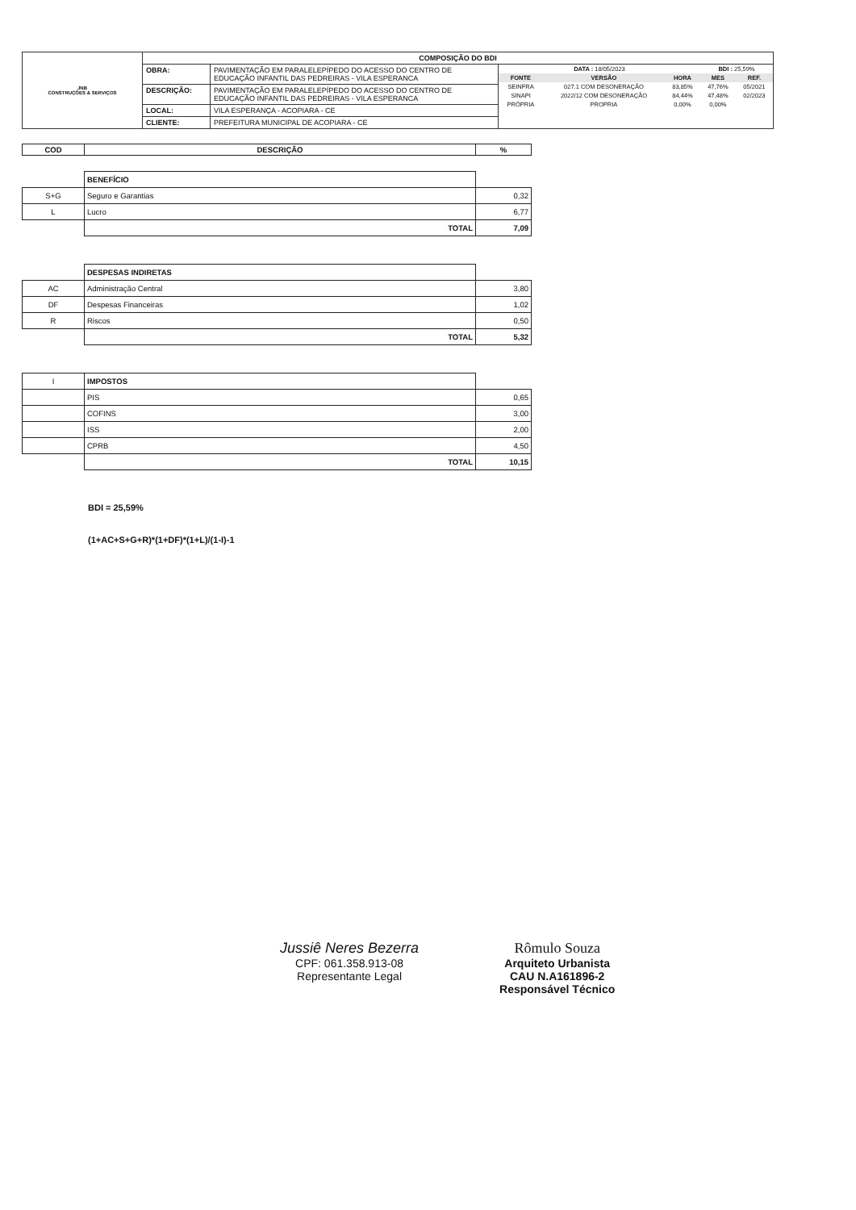| JNB CONSTRUÇÕES & SERVIÇOS | COMPOSIÇÃO DO BDI | | |
| | OBRA: | PAVIMENTAÇÃO EM PARALELEPÍPEDO DO ACESSO DO CENTRO DE EDUCAÇÃO INFANTIL DAS PEDREIRAS - VILA ESPERANCA | / DATA : 18/05/2023 / / / BDI : 25,59% / / / FONTE / VERSÃO / HORA / MES / REF. / / SEINFRA / 027.1 COM DESONERAÇÃO / 83,85% / 47,76% / 05/2021 / / SINAPI / 2022/12 COM DESONERAÇÃO / 84,44% / 47,48% / 02/2023 / / PRÓPRIA / PROPRIA / 0,00% / 0,00% / / |
| | DESCRIÇÃO: | PAVIMENTAÇÃO EM PARALELEPÍPEDO DO ACESSO DO CENTRO DE EDUCAÇÃO INFANTIL DAS PEDREIRAS - VILA ESPERANCA | |
| | LOCAL: | VILA ESPERANÇA - ACOPIARA - CE | |
| | CLIENTE: | PREFEITURA MUNICIPAL DE ACOPIARA - CE | |
| COD | DESCRIÇÃO | % |
| --- | --- | --- |
| | BENEFÍCIO | |
| S+G | Seguro e Garantias | 0,32 |
| L | Lucro | 6,77 |
| | TOTAL | 7,09 |
| | DESPESAS INDIRETAS | |
| AC | Administração Central | 3,80 |
| DF | Despesas Financeiras | 1,02 |
| R | Riscos | 0,50 |
| | TOTAL | 5,32 |
| I | IMPOSTOS | |
| | PIS | 0,65 |
| | COFINS | 3,00 |
| | ISS | 2,00 |
| | CPRB | 4,50 |
| | TOTAL | 10,15 |
BDI = 25,59%
(1+AC+S+G+R)*(1+DF)*(1+L)/(1-I)-1
Jussiê Neres Bezerra
CPF: 061.358.913-08
Representante Legal
Rômulo Souza
Arquiteto Urbanista
CAU N.A161896-2
Responsável Técnico